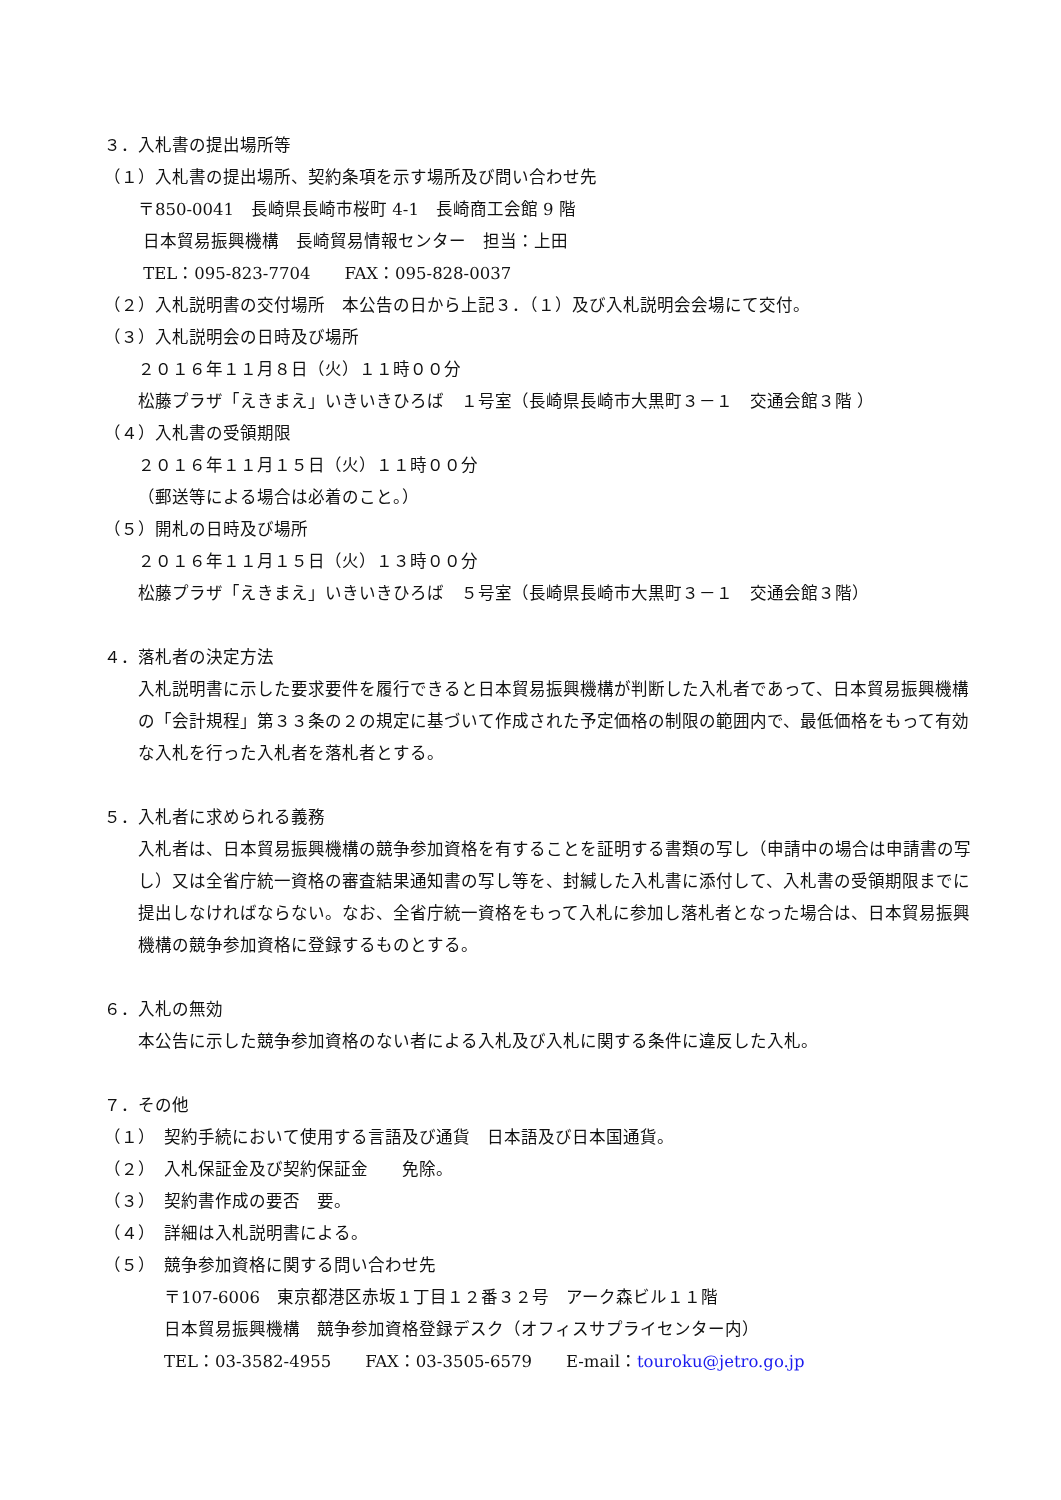３．入札書の提出場所等
（１）入札書の提出場所、契約条項を示す場所及び問い合わせ先
〒850-0041　長崎県長崎市桜町 4-1　長崎商工会館 9 階
日本貿易振興機構　長崎貿易情報センター　担当：上田
TEL：095-823-7704　　FAX：095-828-0037
（２）入札説明書の交付場所　本公告の日から上記３．（１）及び入札説明会会場にて交付。
（３）入札説明会の日時及び場所
２０１６年１１月８日（火）１１時００分
松藤プラザ「えきまえ」いきいきひろば　１号室（長崎県長崎市大黒町３－１　交通会館３階 ）
（４）入札書の受領期限
２０１６年１１月１５日（火）１１時００分
（郵送等による場合は必着のこと。）
（５）開札の日時及び場所
２０１６年１１月１５日（火）１３時００分
松藤プラザ「えきまえ」いきいきひろば　５号室（長崎県長崎市大黒町３－１　交通会館３階）
４．落札者の決定方法
入札説明書に示した要求要件を履行できると日本貿易振興機構が判断した入札者であって、日本貿易振興機構の「会計規程」第３３条の２の規定に基づいて作成された予定価格の制限の範囲内で、最低価格をもって有効な入札を行った入札者を落札者とする。
５．入札者に求められる義務
入札者は、日本貿易振興機構の競争参加資格を有することを証明する書類の写し（申請中の場合は申請書の写し）又は全省庁統一資格の審査結果通知書の写し等を、封緘した入札書に添付して、入札書の受領期限までに提出しなければならない。なお、全省庁統一資格をもって入札に参加し落札者となった場合は、日本貿易振興機構の競争参加資格に登録するものとする。
６．入札の無効
本公告に示した競争参加資格のない者による入札及び入札に関する条件に違反した入札。
７．その他
（１）　契約手続において使用する言語及び通貨　日本語及び日本国通貨。
（２）　入札保証金及び契約保証金　　免除。
（３）　契約書作成の要否　要。
（４）　詳細は入札説明書による。
（５）　競争参加資格に関する問い合わせ先
〒107-6006　東京都港区赤坂１丁目１２番３２号　アーク森ビル１１階
日本貿易振興機構　競争参加資格登録デスク（オフィスサプライセンター内）
TEL：03-3582-4955　　FAX：03-3505-6579　　E-mail：touroku@jetro.go.jp